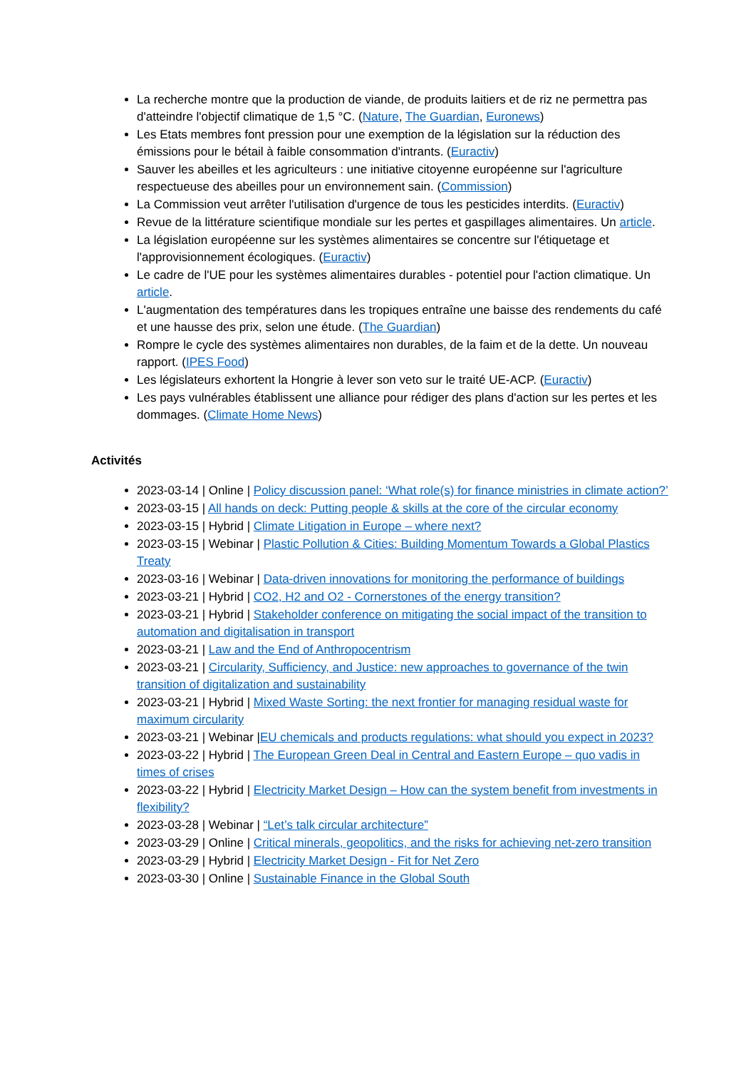La recherche montre que la production de viande, de produits laitiers et de riz ne permettra pas d'atteindre l'objectif climatique de 1,5 °C. (Nature, The Guardian, Euronews)
Les Etats membres font pression pour une exemption de la législation sur la réduction des émissions pour le bétail à faible consommation d'intrants. (Euractiv)
Sauver les abeilles et les agriculteurs : une initiative citoyenne européenne sur l'agriculture respectueuse des abeilles pour un environnement sain. (Commission)
La Commission veut arrêter l'utilisation d'urgence de tous les pesticides interdits. (Euractiv)
Revue de la littérature scientifique mondiale sur les pertes et gaspillages alimentaires. Un article.
La législation européenne sur les systèmes alimentaires se concentre sur l'étiquetage et l'approvisionnement écologiques. (Euractiv)
Le cadre de l'UE pour les systèmes alimentaires durables - potentiel pour l'action climatique. Un article.
L'augmentation des températures dans les tropiques entraîne une baisse des rendements du café et une hausse des prix, selon une étude. (The Guardian)
Rompre le cycle des systèmes alimentaires non durables, de la faim et de la dette. Un nouveau rapport. (IPES Food)
Les législateurs exhortent la Hongrie à lever son veto sur le traité UE-ACP. (Euractiv)
Les pays vulnérables établissent une alliance pour rédiger des plans d'action sur les pertes et les dommages. (Climate Home News)
Activités
2023-03-14 | Online | Policy discussion panel: ‘What role(s) for finance ministries in climate action?’
2023-03-15 | All hands on deck: Putting people & skills at the core of the circular economy
2023-03-15 | Hybrid | Climate Litigation in Europe – where next?
2023-03-15 | Webinar | Plastic Pollution & Cities: Building Momentum Towards a Global Plastics Treaty
2023-03-16 | Webinar | Data-driven innovations for monitoring the performance of buildings
2023-03-21 | Hybrid | CO2, H2 and O2 - Cornerstones of the energy transition?
2023-03-21 | Hybrid | Stakeholder conference on mitigating the social impact of the transition to automation and digitalisation in transport
2023-03-21 | Law and the End of Anthropocentrism
2023-03-21 | Circularity, Sufficiency, and Justice: new approaches to governance of the twin transition of digitalization and sustainability
2023-03-21 | Hybrid | Mixed Waste Sorting: the next frontier for managing residual waste for maximum circularity
2023-03-21 | Webinar |EU chemicals and products regulations: what should you expect in 2023?
2023-03-22 | Hybrid | The European Green Deal in Central and Eastern Europe – quo vadis in times of crises
2023-03-22 | Hybrid | Electricity Market Design – How can the system benefit from investments in flexibility?
2023-03-28 | Webinar | “Let’s talk circular architecture”
2023-03-29 | Online | Critical minerals, geopolitics, and the risks for achieving net-zero transition
2023-03-29 | Hybrid | Electricity Market Design - Fit for Net Zero
2023-03-30 | Online | Sustainable Finance in the Global South